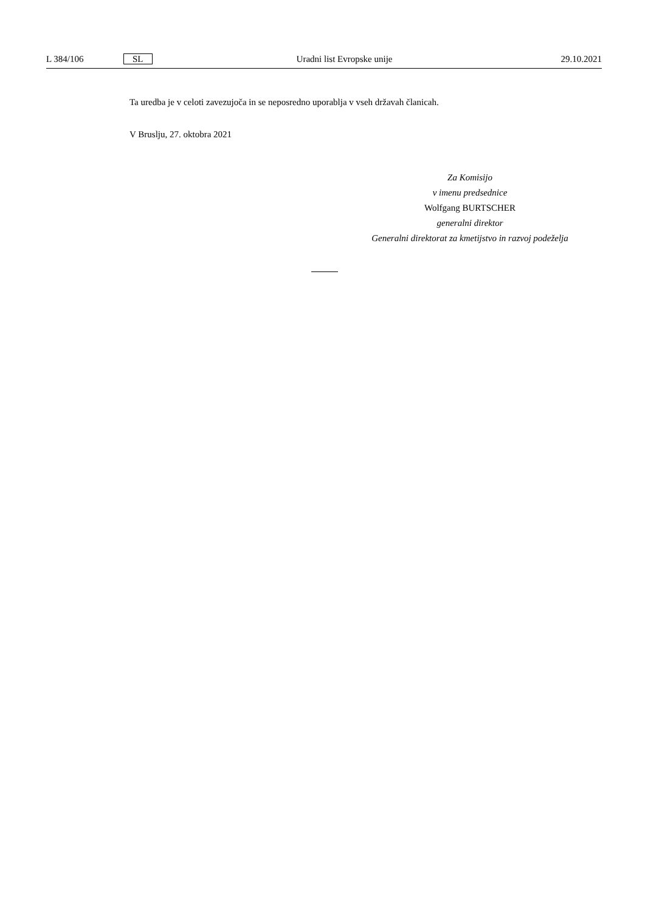L 384/106 SL Uradni list Evropske unije 29.10.2021
Ta uredba je v celoti zavezujoča in se neposredno uporablja v vseh državah članicah.
V Bruslju, 27. oktobra 2021
Za Komisijo
v imenu predsednice
Wolfgang BURTSCHER
generalni direktor
Generalni direktorat za kmetijstvo in razvoj podeželja